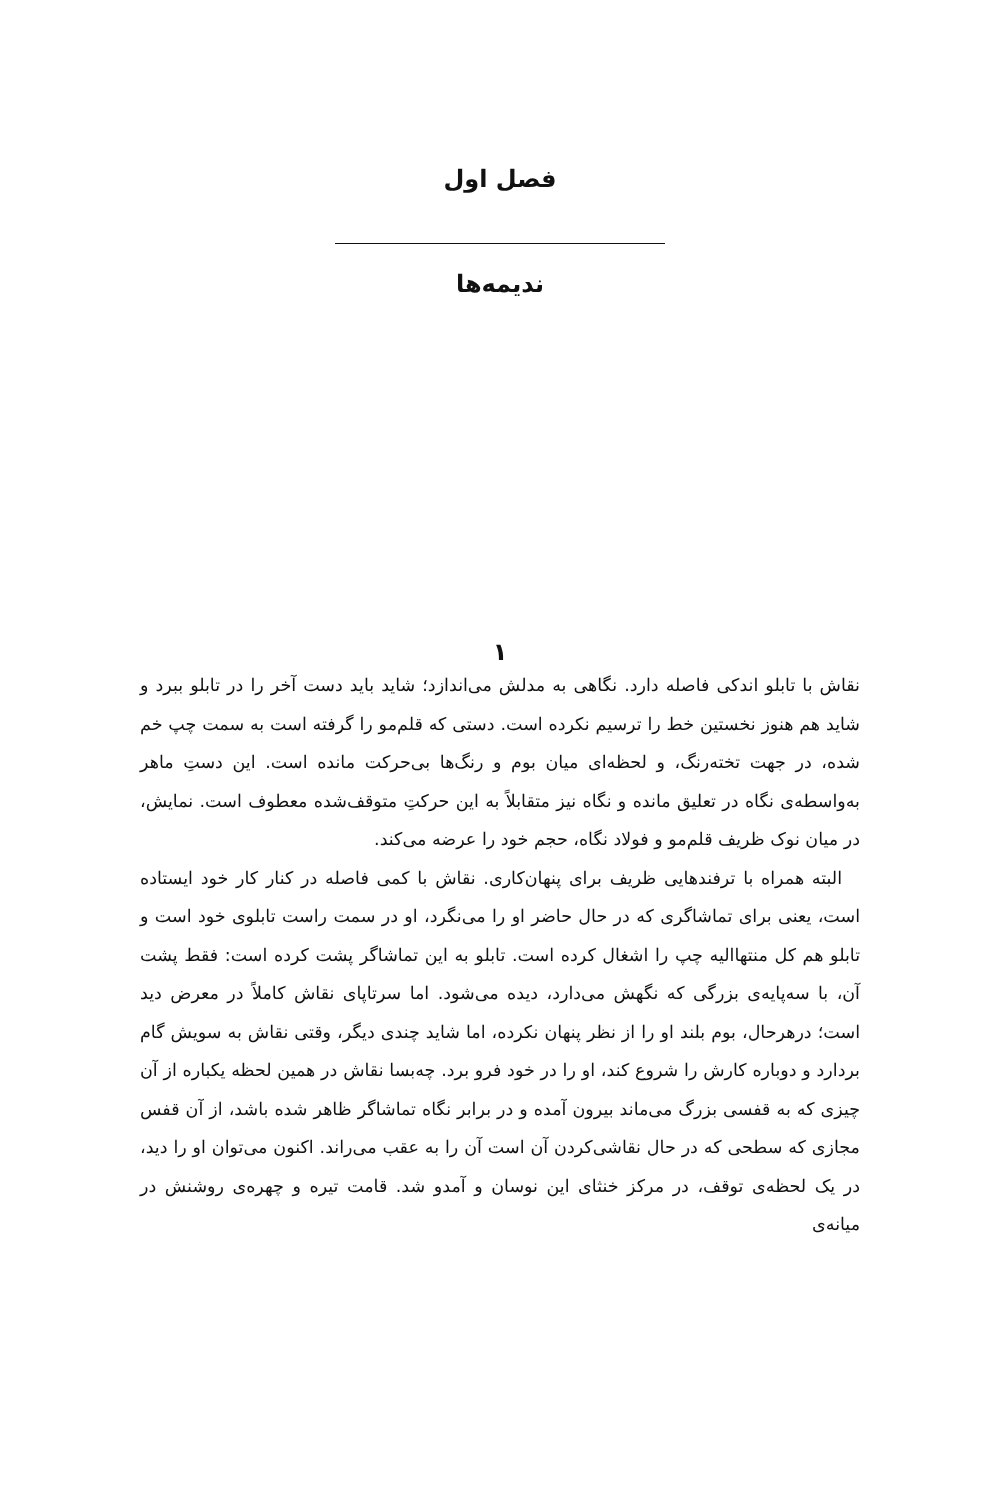فصل اول
ندیمه‌ها
۱
نقاش با تابلو اندکی فاصله دارد. نگاهی به مدلش می‌اندازد؛ شاید باید دست آخر را در تابلو ببرد و شاید هم هنوز نخستین خط را ترسیم نکرده است. دستی که قلم‌مو را گرفته است به سمت چپ خم شده، در جهت تخته‌رنگ، و لحظه‌ای میان بوم و رنگ‌ها بی‌حرکت مانده است. این دستِ ماهر به‌واسطه‌ی نگاه در تعلیق مانده و نگاه نیز متقابلاً به این حرکتِ متوقف‌شده معطوف است. نمایش، در میان نوک ظریف قلم‌مو و فولاد نگاه، حجم خود را عرضه می‌کند.
البته همراه با ترفندهایی ظریف برای پنهان‌کاری. نقاش با کمی فاصله در کنار کار خود ایستاده است، یعنی برای تماشاگری که در حال حاضر او را می‌نگرد، او در سمت راست تابلوی خود است و تابلو هم کل منتهاالیه چپ را اشغال کرده است. تابلو به این تماشاگر پشت کرده است: فقط پشت آن، با سه‌پایه‌ی بزرگی که نگهش می‌دارد، دیده می‌شود. اما سرتاپای نقاش کاملاً در معرض دید است؛ درهرحال، بوم بلند او را از نظر پنهان نکرده، اما شاید چندی دیگر، وقتی نقاش به سویش گام بردارد و دوباره کارش را شروع کند، او را در خود فرو برد. چه‌بسا نقاش در همین لحظه یکباره از آن چیزی که به قفسی بزرگ می‌ماند بیرون آمده و در برابر نگاه تماشاگر ظاهر شده باشد، از آن قفس مجازی که سطحی که در حال نقاشی‌کردن آن است آن را به عقب می‌راند. اکنون می‌توان او را دید، در یک لحظه‌ی توقف، در مرکز خنثای این نوسان و آمدو شد. قامت تیره و چهره‌ی روشنش در میانه‌ی